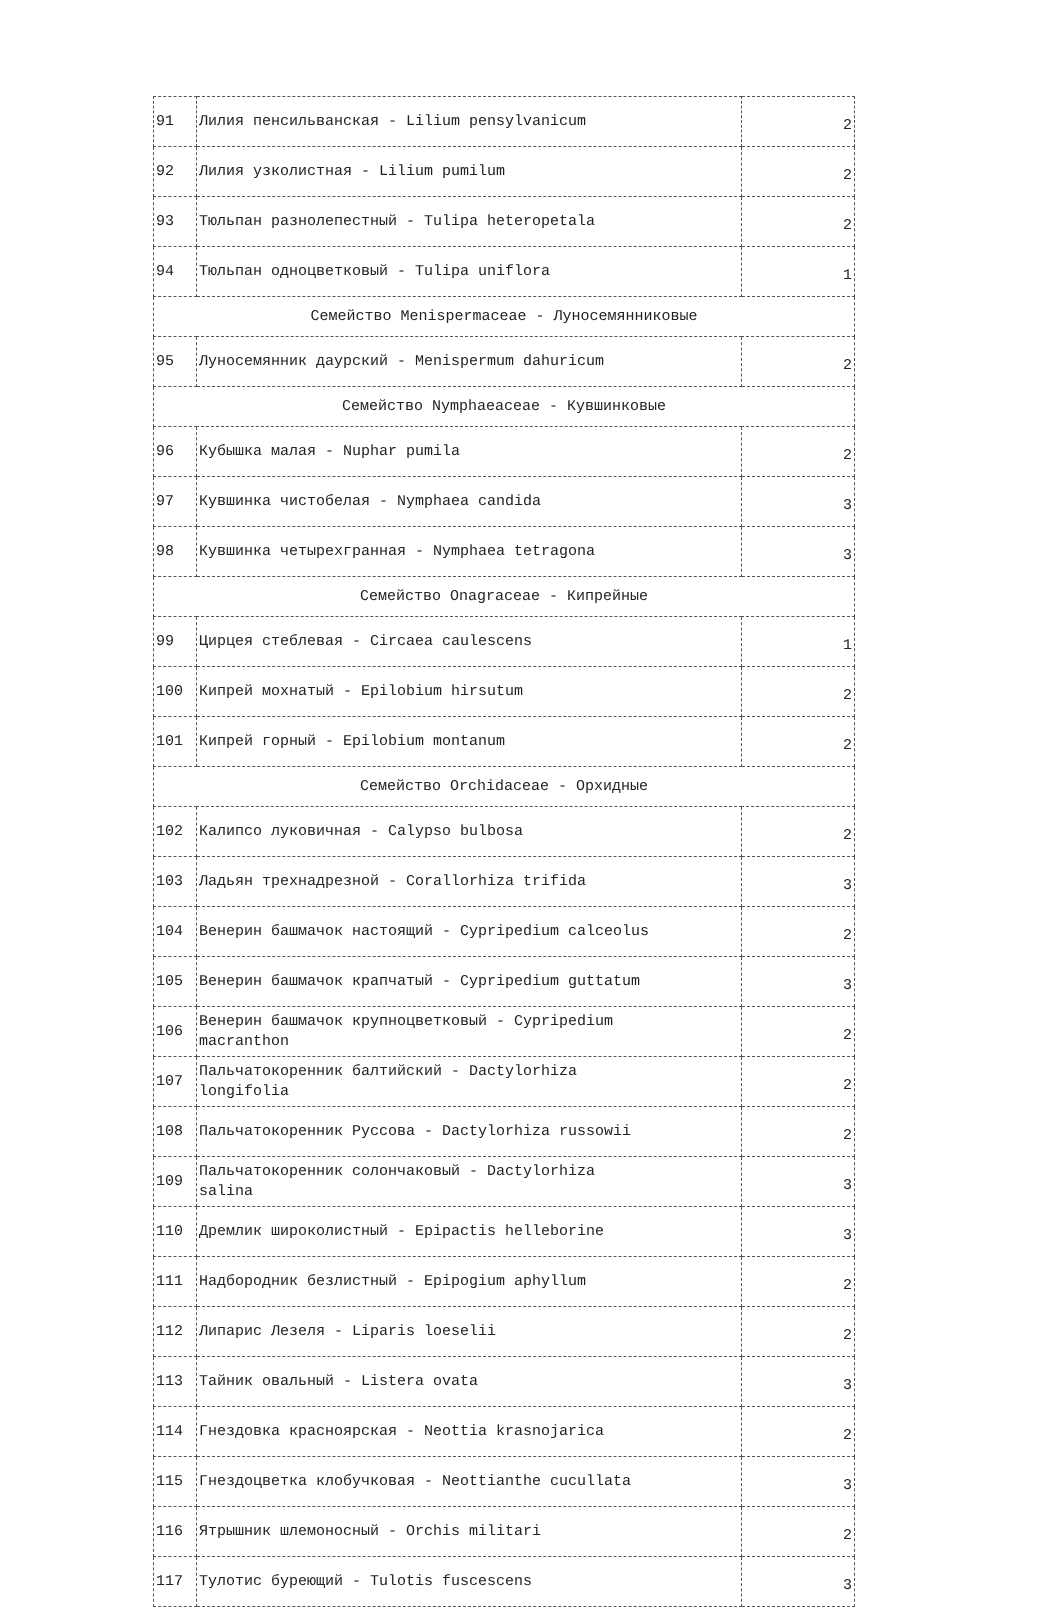| 91 | Лилия пенсильванская - Lilium pensylvanicum | 2 |
| 92 | Лилия узколистная - Lilium pumilum | 2 |
| 93 | Тюльпан разнолепестный - Tulipa heteropetala | 2 |
| 94 | Тюльпан одноцветковый - Tulipa uniflora | 1 |
| Семейство Menispermaceae - Луносемянниковые | | |
| 95 | Луносемянник даурский - Menispermum dahuricum | 2 |
| Семейство Nymphaeaceae - Кувшинковые | | |
| 96 | Кубышка малая - Nuphar pumila | 2 |
| 97 | Кувшинка чистобелая - Nymphaea candida | 3 |
| 98 | Кувшинка четырехгранная - Nymphaea tetragona | 3 |
| Семейство Onagraceae - Кипрейные | | |
| 99 | Цирцея стеблевая - Circaea caulescens | 1 |
| 100 | Кипрей мохнатый - Epilobium hirsutum | 2 |
| 101 | Кипрей горный - Epilobium montanum | 2 |
| Семейство Orchidaceae - Орхидные | | |
| 102 | Калипсо луковичная - Calypso bulbosa | 2 |
| 103 | Ладьян трехнадрезной - Corallorhiza trifida | 3 |
| 104 | Венерин башмачок настоящий - Cypripedium calceolus | 2 |
| 105 | Венерин башмачок крапчатый - Cypripedium guttatum | 3 |
| 106 | Венерин башмачок крупноцветковый - Cypripedium macranthon | 2 |
| 107 | Пальчатокоренник балтийский - Dactylorhiza longifolia | 2 |
| 108 | Пальчатокоренник Руссова - Dactylorhiza russowii | 2 |
| 109 | Пальчатокоренник солончаковый - Dactylorhiza salina | 3 |
| 110 | Дремлик широколистный - Epipactis helleborine | 3 |
| 111 | Надбородник безлистный - Epipogium aphyllum | 2 |
| 112 | Липарис Лезеля - Liparis loeselii | 2 |
| 113 | Тайник овальный - Listera ovata | 3 |
| 114 | Гнездовка красноярская - Neottia krasnojarica | 2 |
| 115 | Гнездоцветка клобучковая - Neottianthe cucullata | 3 |
| 116 | Ятрышник шлемоносный - Orchis militari | 2 |
| 117 | Тулотис буреющий - Tulotis fuscescens | 3 |